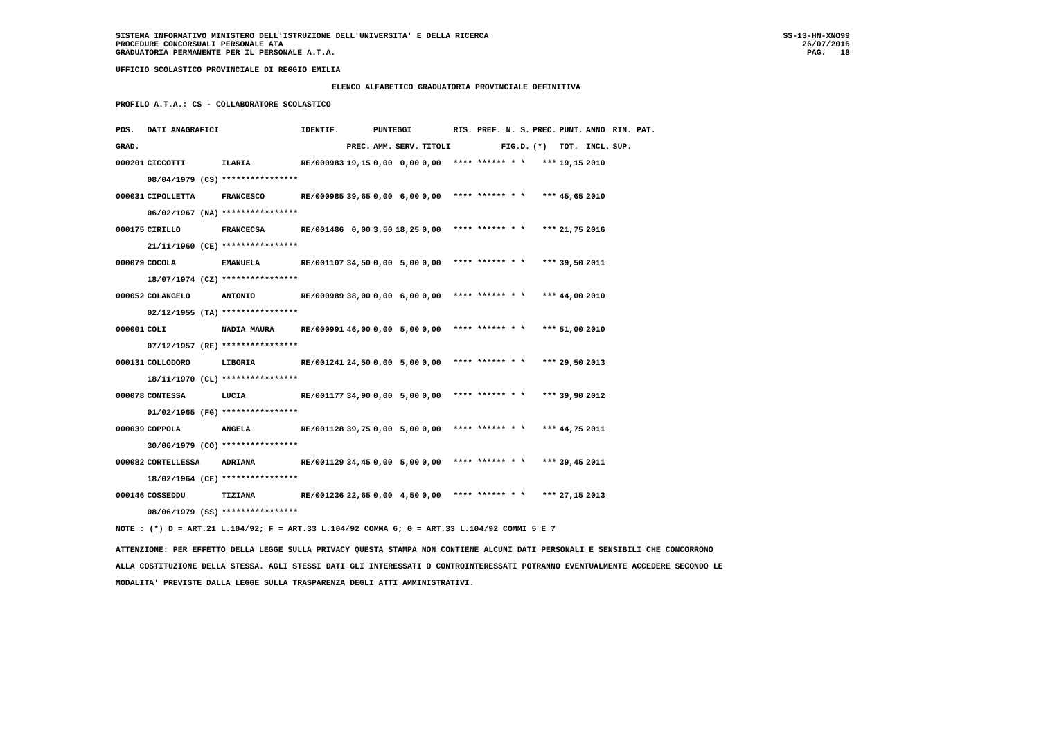SISTEMA INFORMATIVO MINISTERO DELL'ISTRUZIONE DELL'UNIVERSITA' E DELLA RICERCA
PROCEDURE CONCORSUALI PERSONALE ATA
GRADUATORIA PERMANENTE PER IL PERSONALE A.T.A.
SS-13-HN-XNO99
26/07/2016
PAG.   18
UFFICIO SCOLASTICO PROVINCIALE DI REGGIO EMILIA
ELENCO ALFABETICO GRADUATORIA PROVINCIALE DEFINITIVA
PROFILO A.T.A.: CS - COLLABORATORE SCOLASTICO
| POS. | DATI ANAGRAFICI | | IDENTIF. | | PUNTEGGI | | | RIS. PREF. N. S. | PREC. | PUNT. | ANNO | RIN. PAT. |
| --- | --- | --- | --- | --- | --- | --- | --- | --- | --- | --- | --- | --- |
| GRAD. | | | | PREC. | AMM. | SERV. | TITOLI | FIG.D. | (*) | TOT. | INCL. | SUP. |
| 000201 | CICCOTTI | ILARIA | RE/000983 | 19,15 | 0,00 | 0,00 | 0,00 | **** ****** * * | *** | 19,15 | 2010 | |
| | 08/04/1979 (CS) | **************** | | | | | | | | | | |
| 000031 | CIPOLLETTA | FRANCESCO | RE/000985 | 39,65 | 0,00 | 6,00 | 0,00 | **** ****** * * | *** | 45,65 | 2010 | |
| | 06/02/1967 (NA) | **************** | | | | | | | | | | |
| 000175 | CIRILLO | FRANCECSA | RE/001486 | 0,00 | 3,50 | 18,25 | 0,00 | **** ****** * * | *** | 21,75 | 2016 | |
| | 21/11/1960 (CE) | **************** | | | | | | | | | | |
| 000079 | COCOLA | EMANUELA | RE/001107 | 34,50 | 0,00 | 5,00 | 0,00 | **** ****** * * | *** | 39,50 | 2011 | |
| | 18/07/1974 (CZ) | **************** | | | | | | | | | | |
| 000052 | COLANGELO | ANTONIO | RE/000989 | 38,00 | 0,00 | 6,00 | 0,00 | **** ****** * * | *** | 44,00 | 2010 | |
| | 02/12/1955 (TA) | **************** | | | | | | | | | | |
| 000001 | COLI | NADIA MAURA | RE/000991 | 46,00 | 0,00 | 5,00 | 0,00 | **** ****** * * | *** | 51,00 | 2010 | |
| | 07/12/1957 (RE) | **************** | | | | | | | | | | |
| 000131 | COLLODORO | LIBORIA | RE/001241 | 24,50 | 0,00 | 5,00 | 0,00 | **** ****** * * | *** | 29,50 | 2013 | |
| | 18/11/1970 (CL) | **************** | | | | | | | | | | |
| 000078 | CONTESSA | LUCIA | RE/001177 | 34,90 | 0,00 | 5,00 | 0,00 | **** ****** * * | *** | 39,90 | 2012 | |
| | 01/02/1965 (FG) | **************** | | | | | | | | | | |
| 000039 | COPPOLA | ANGELA | RE/001128 | 39,75 | 0,00 | 5,00 | 0,00 | **** ****** * * | *** | 44,75 | 2011 | |
| | 30/06/1979 (CO) | **************** | | | | | | | | | | |
| 000082 | CORTELLESSA | ADRIANA | RE/001129 | 34,45 | 0,00 | 5,00 | 0,00 | **** ****** * * | *** | 39,45 | 2011 | |
| | 18/02/1964 (CE) | **************** | | | | | | | | | | |
| 000146 | COSSEDDU | TIZIANA | RE/001236 | 22,65 | 0,00 | 4,50 | 0,00 | **** ****** * * | *** | 27,15 | 2013 | |
| | 08/06/1979 (SS) | **************** | | | | | | | | | | |
NOTE : (*) D = ART.21 L.104/92; F = ART.33 L.104/92 COMMA 6; G = ART.33 L.104/92 COMMI 5 E 7
ATTENZIONE: PER EFFETTO DELLA LEGGE SULLA PRIVACY QUESTA STAMPA NON CONTIENE ALCUNI DATI PERSONALI E SENSIBILI CHE CONCORRONO
ALLA COSTITUZIONE DELLA STESSA. AGLI STESSI DATI GLI INTERESSATI O CONTROINTERESSATI POTRANNO EVENTUALMENTE ACCEDERE SECONDO LE
MODALITA' PREVISTE DALLA LEGGE SULLA TRASPARENZA DEGLI ATTI AMMINISTRATIVI.